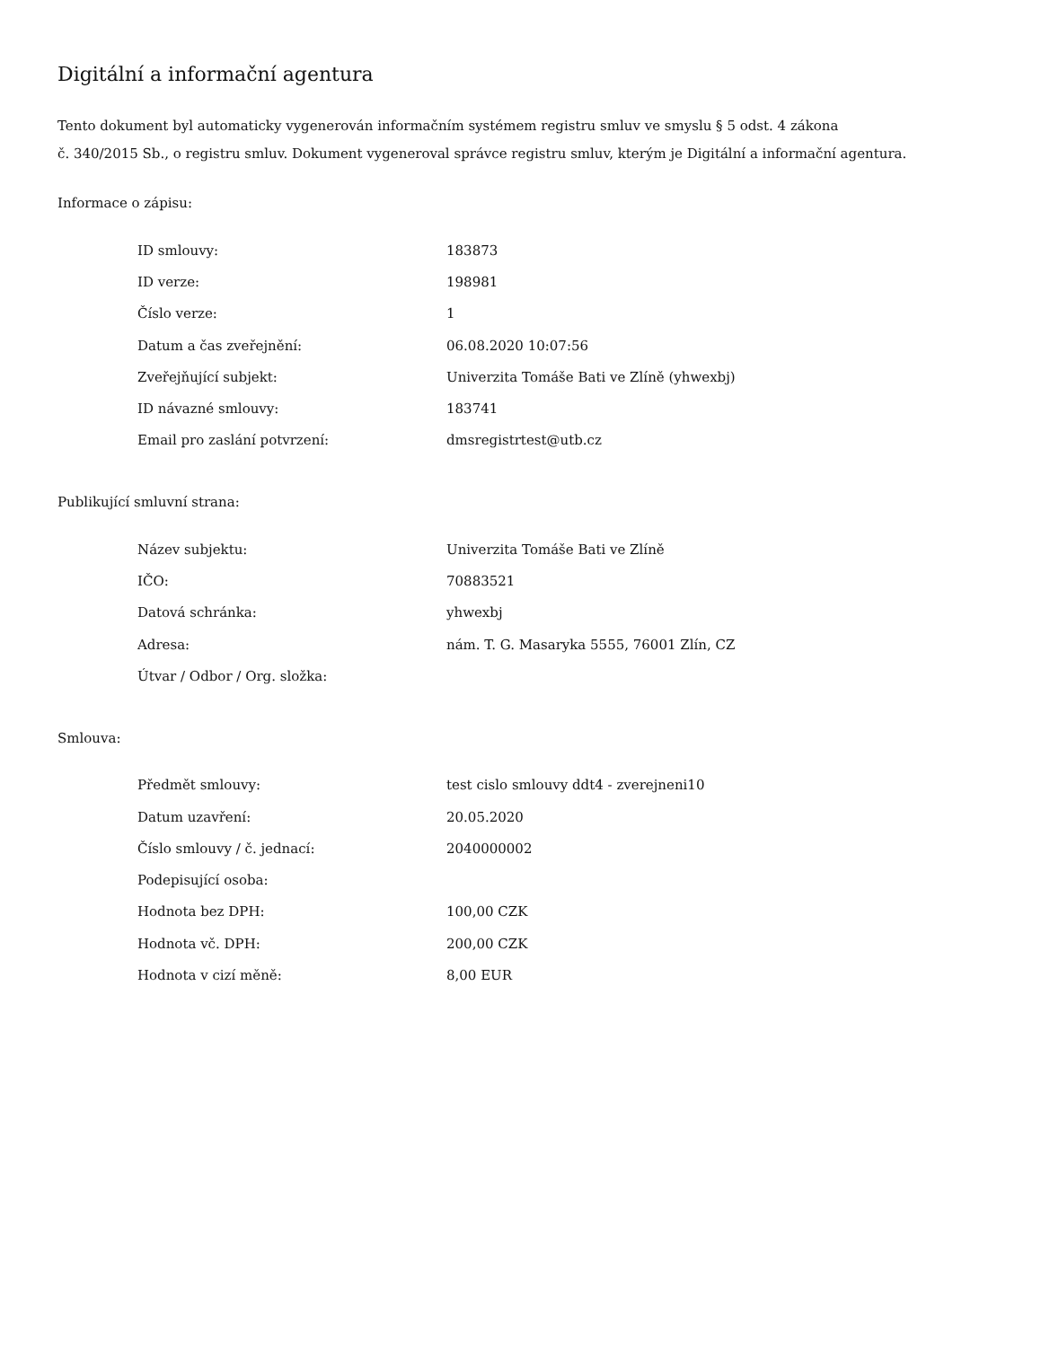Digitální a informační agentura
Tento dokument byl automaticky vygenerován informačním systémem registru smluv ve smyslu § 5 odst. 4 zákona
č. 340/2015 Sb., o registru smluv. Dokument vygeneroval správce registru smluv, kterým je Digitální a informační agentura.
Informace o zápisu:
| ID smlouvy: | 183873 |
| ID verze: | 198981 |
| Číslo verze: | 1 |
| Datum a čas zveřejnění: | 06.08.2020 10:07:56 |
| Zveřejňující subjekt: | Univerzita Tomáše Bati ve Zlíně (yhwexbj) |
| ID návazné smlouvy: | 183741 |
| Email pro zaslání potvrzení: | dmsregistrtest@utb.cz |
Publikující smluvní strana:
| Název subjektu: | Univerzita Tomáše Bati ve Zlíně |
| IČO: | 70883521 |
| Datová schránka: | yhwexbj |
| Adresa: | nám. T. G. Masaryka 5555, 76001 Zlín, CZ |
| Útvar / Odbor / Org. složka: | |
Smlouva:
| Předmět smlouvy: | test cislo smlouvy ddt4 - zverejneni10 |
| Datum uzavření: | 20.05.2020 |
| Číslo smlouvy / č. jednací: | 2040000002 |
| Podepisující osoba: | |
| Hodnota bez DPH: | 100,00 CZK |
| Hodnota vč. DPH: | 200,00 CZK |
| Hodnota v cizí měně: | 8,00 EUR |